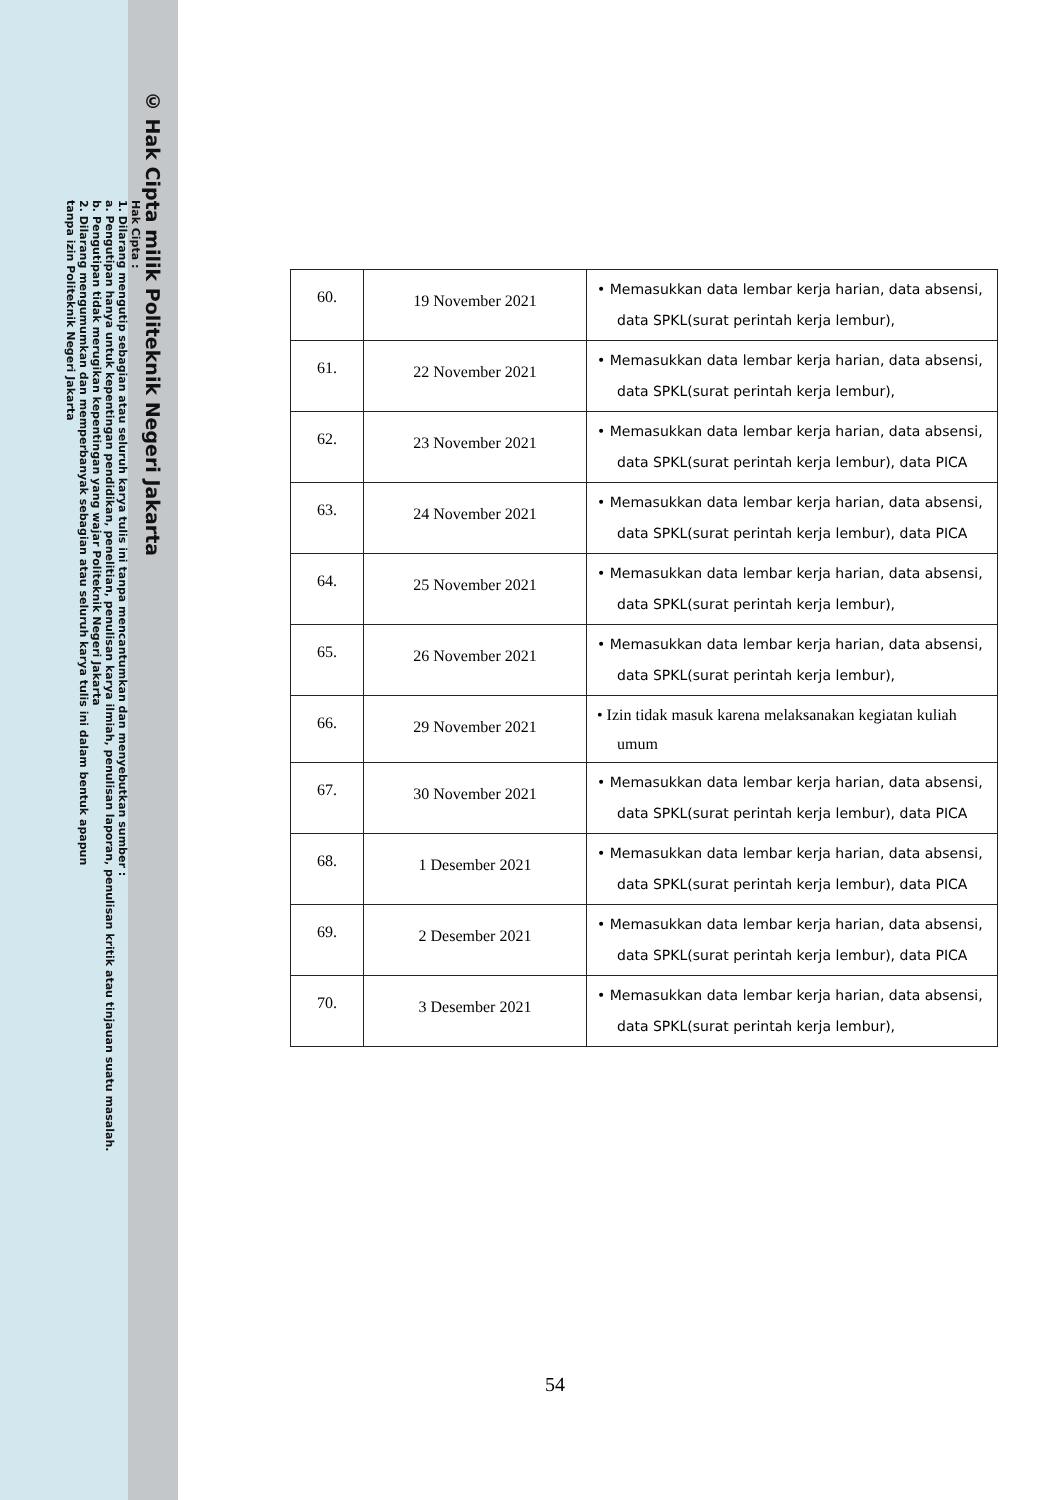© Hak Cipta milik Politeknik Negeri Jakarta
Hak Cipta :
1. Dilarang mengutip sebagian atau seluruh karya tulis ini tanpa mencantumkan dan menyebutkan sumber :
a. Pengutipan hanya untuk kepentingan pendidikan, penelitian, penulisan karya ilmiah, penulisan laporan, penulisan kritik atau tinjauan suatu masalah.
b. Pengutipan tidak merugikan kepentingan yang wajar Politeknik Negeri Jakarta
2. Dilarang mengumumkan dan memperbanyak sebagian atau seluruh karya tulis ini dalam bentuk apapun
tanpa izin Politeknik Negeri Jakarta
| 60. | 19 November 2021 | • Memasukkan data lembar kerja harian, data absensi, data SPKL(surat perintah kerja lembur), |
| 61. | 22 November 2021 | • Memasukkan data lembar kerja harian, data absensi, data SPKL(surat perintah kerja lembur), |
| 62. | 23 November 2021 | • Memasukkan data lembar kerja harian, data absensi, data SPKL(surat perintah kerja lembur), data PICA |
| 63. | 24 November 2021 | • Memasukkan data lembar kerja harian, data absensi, data SPKL(surat perintah kerja lembur), data PICA |
| 64. | 25 November 2021 | • Memasukkan data lembar kerja harian, data absensi, data SPKL(surat perintah kerja lembur), |
| 65. | 26 November 2021 | • Memasukkan data lembar kerja harian, data absensi, data SPKL(surat perintah kerja lembur), |
| 66. | 29 November 2021 | • Izin tidak masuk karena melaksanakan kegiatan kuliah umum |
| 67. | 30 November 2021 | • Memasukkan data lembar kerja harian, data absensi, data SPKL(surat perintah kerja lembur), data PICA |
| 68. | 1 Desember 2021 | • Memasukkan data lembar kerja harian, data absensi, data SPKL(surat perintah kerja lembur), data PICA |
| 69. | 2 Desember 2021 | • Memasukkan data lembar kerja harian, data absensi, data SPKL(surat perintah kerja lembur), data PICA |
| 70. | 3 Desember 2021 | • Memasukkan data lembar kerja harian, data absensi, data SPKL(surat perintah kerja lembur), |
54